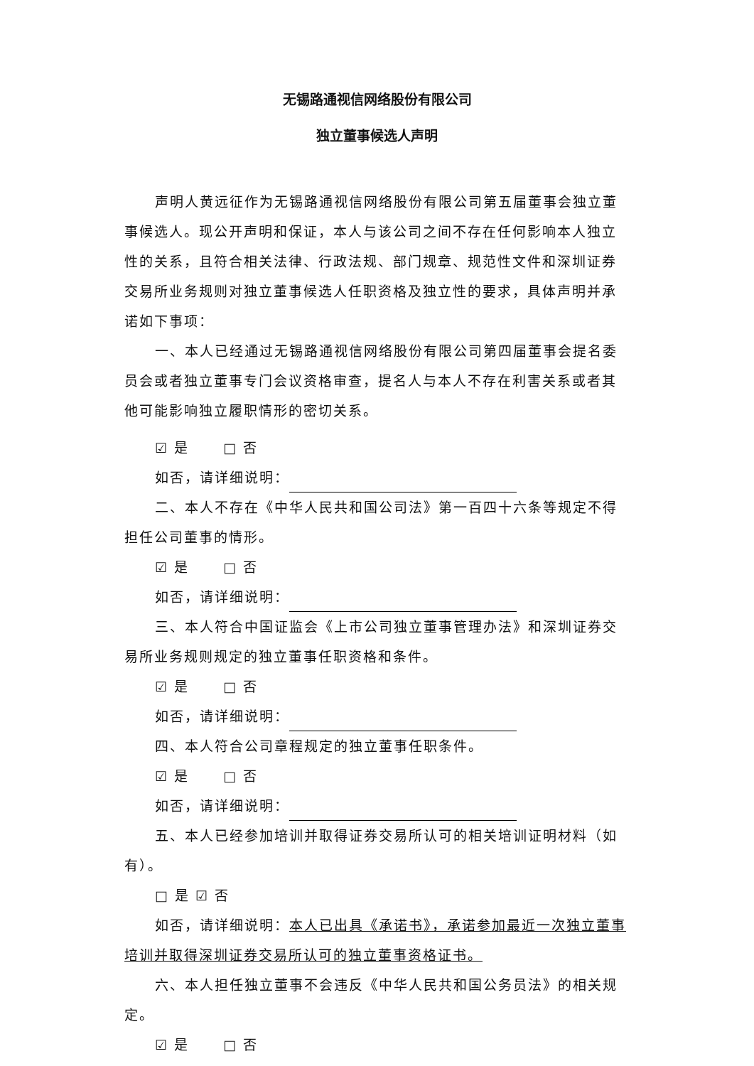无锡路通视信网络股份有限公司
独立董事候选人声明
声明人黄远征作为无锡路通视信网络股份有限公司第五届董事会独立董事候选人。现公开声明和保证，本人与该公司之间不存在任何影响本人独立性的关系，且符合相关法律、行政法规、部门规章、规范性文件和深圳证券交易所业务规则对独立董事候选人任职资格及独立性的要求，具体声明并承诺如下事项：
一、本人已经通过无锡路通视信网络股份有限公司第四届董事会提名委员会或者独立董事专门会议资格审查，提名人与本人不存在利害关系或者其他可能影响独立履职情形的密切关系。
☑ 是 □ 否
如否，请详细说明：
二、本人不存在《中华人民共和国公司法》第一百四十六条等规定不得担任公司董事的情形。
☑ 是 □ 否
如否，请详细说明：
三、本人符合中国证监会《上市公司独立董事管理办法》和深圳证券交易所业务规则规定的独立董事任职资格和条件。
☑ 是 □ 否
如否，请详细说明：
四、本人符合公司章程规定的独立董事任职条件。
☑ 是 □ 否
如否，请详细说明：
五、本人已经参加培训并取得证券交易所认可的相关培训证明材料（如有）。
□ 是 ☑ 否
如否，请详细说明：本人已出具《承诺书》，承诺参加最近一次独立董事培训并取得深圳证券交易所认可的独立董事资格证书。
六、本人担任独立董事不会违反《中华人民共和国公务员法》的相关规定。
☑ 是 □ 否